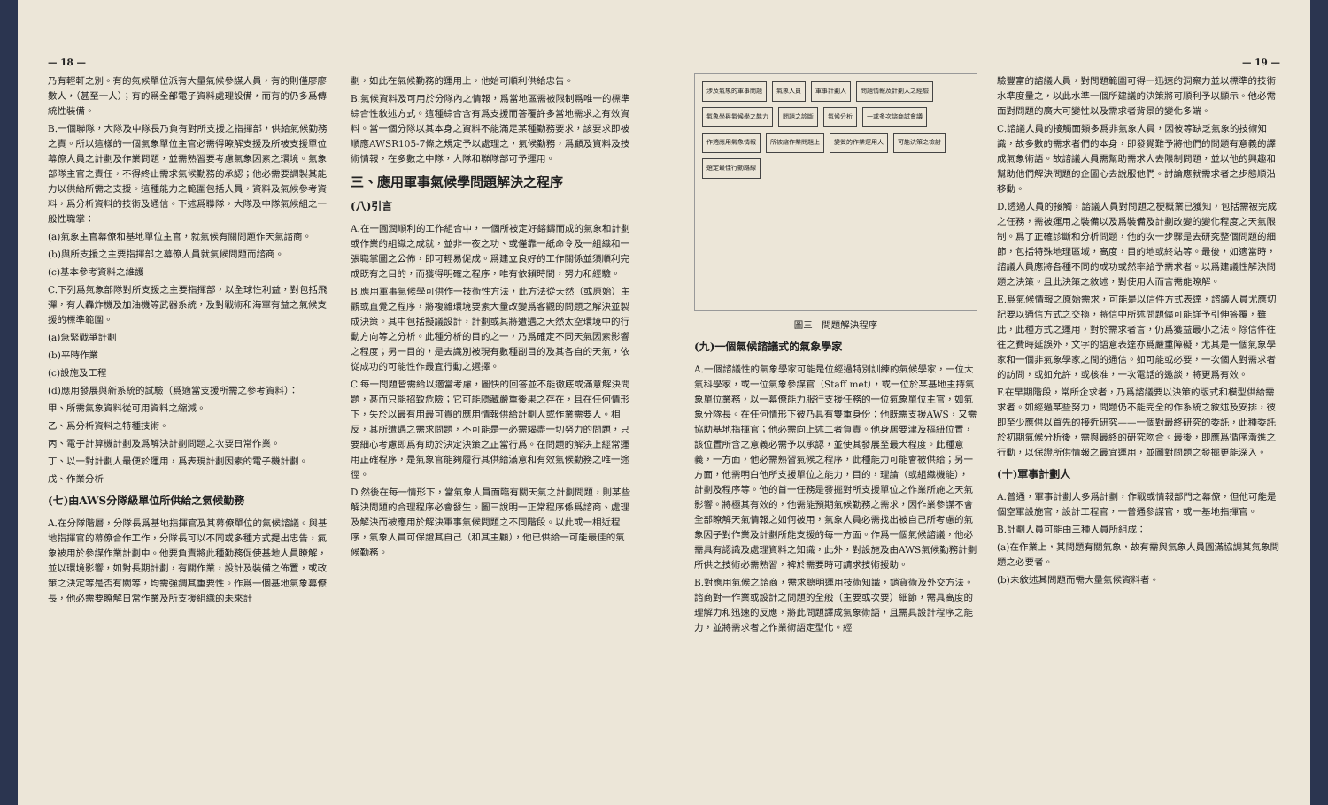— 18 —
乃有輕軒之別。有的氣候單位派有大量氣候參謀人員，有的則僅廖廖數人，（甚至一人）；有的爲全部電子資料處理設備，而有的仍多爲傳統性裝備。
B.一個聯隊，大隊及中隊長乃負有對所支援之指揮部，供給氣候勤務之責。所以這樣的一個氣象單位主官必需得瞭解支援及所被支援單位幕僚人員之計劃及作業問題，並需熟習要考慮氣象因素之環境。氣象部隊主官之責任，不得終止需求氣候勤務的承認；他必需要調製其能力以供給所需之支援。這種能力之範圍包括人員，資料及氣候參考資料，爲分析資料的技術及通信。下述爲聯隊，大隊及中隊氣候組之一般性職掌：
(a)氣象主官幕僚和基地單位主官，就氣候有關問題作天氣諮商。
(b)與所支援之主要指揮部之幕僚人員就氣候問題而諮商。
(c)基本參考資料之維護
C.下列爲氣象部隊對所支援之主要指揮部，以全球性利益，對包括飛彈，有人轟炸機及加油機等武器系統，及對戰術和海軍有益之氣候支援的標準範圍。
(a)急緊戰爭計劃
(b)平時作業
(c)設施及工程
(d)應用發展與新系統的試驗（爲適當支援所需之參考資料）：
甲、所需氣象資料從可用資料之縮減。
乙、爲分析資料之特種技術。
丙、電子計算機計劃及爲解決計劃問題之次要日常作業。
丁、以一對計劃人最便於運用，爲表現計劃因素的電子機計劃。
戊、作業分析
(七)由AWS分隊級單位所供給之氣候勤務
A.在分隊階層，分隊長爲基地指揮官及其幕僚單位的氣候諮議。與基地指揮官的幕僚合作工作，分隊長可以不同或多種方式提出忠告，氣象被用於參謀作業計劃中。他要負責將此種勤務促使基地人員瞭解，並以環境影響，如對長期計劃，有關作業，設計及裝備之佈置，或政策之決定等是否有關等，均需強調其重要性。作爲一個基地氣象幕僚長，他必需要瞭解日常作業及所支援組織的未來計
劃，如此在氣候勤務的運用上，他始可順利供給忠告。
B.氣候資料及可用於分隊內之情報，爲當地區需被限制爲唯一的標準綜合性敘述方式。這種綜合含有爲支援而答覆許多當地需求之有效資料。當一個分隊以其本身之資料不能滿足某種勤務要求，該要求即被順應AWSR105-7條之規定予以處理之，氣候勤務，爲顧及資料及技術情報，在多數之中隊，大隊和聯隊部可予運用。
三、應用軍事氣候學問題解決之程序
(八)引言
A.在一圓潤順利的工作組合中，一個所被定好鎔鑄而成的氣象和計劃或作業的組織之成就，並非一夜之功、或僅靠一紙命令及一組織和一張職掌圖之公佈，即可輕易促成。爲建立良好的工作關係並須順利完成既有之目的，而獲得明確之程序，唯有依賴時間，努力和經驗。
B.應用軍事氣候學可供作一技術性方法，此方法從天然（或原始）主觀或直覺之程序，將複雜環境要素大量改變爲客觀的問題之解決並製成決策。其中包括擬議設計，計劃或其將遭遇之天然太空環境中的行動方向等之分析。此種分析的目的之一，乃爲確定不同天氣因素影響之程度；另一目的，是去識別被現有數種副目的及其各自的天氣，依從成功的可能性作最宜行動之選擇。
C.每一問題皆需給以適當考慮，圖快的回答並不能徹底或滿意解決問題，甚而只能招致危險；它可能隱藏嚴重後果之存在，且在任何情形下，失於以最有用最可貴的應用情報供給計劃人或作業需要人。相反，其所遭遇之需求問題，不可能是一必需竭盡一切努力的問題，只要細心考慮即爲有助於決定決策之正當行爲。在問題的解決上經常運用正確程序，是氣象官能夠履行其供給滿意和有效氣候勤務之唯一途徑。
D.然後在每一情形下，當氣象人員面臨有關天氣之計劃問題，則某些解決問題的合理程序必會發生。圖三說明一正常程序係爲諮商、處理及解決而被應用於解決軍事氣候問題之不同階段。以此或一相近程序，氣象人員可保證其自己（和其主顧），他已供給一可能最佳的氣候勤務。
— 19 —
涉及氣象的軍事問題 氣象人員 軍事計劃人 問題情報及計劃人之經驗 氣象學與氣候學之能力 問題之診斷 氣候分析 一或多次諮商試會議 作適應用氣象情報 所被諮作業問題上 變質的作業運用人 可能決策之檢討 選定最佳行動路線
圖三　問題解決程序
(九)一個氣候諮議式的氣象學家
A.一個諮議性的氣象學家可能是位經過特別訓練的氣候學家，一位大氣科學家，或一位氣象參謀官（Staff met），或一位於某基地主持氣象單位業務，以一幕僚能力服行支援任務的一位氣象單位主官，如氣象分隊長。在任何情形下彼乃具有雙重身份：他既需支援AWS，又需協助基地指揮官；他必需向上述二者負責。他身居要津及樞紐位置，該位置所含之意義必需予以承認，並使其發展至最大程度。此種意義，一方面，他必需熟習氣候之程序，此種能力可能會被供給；另一方面，他需明白他所支援單位之能力，目的，理論（或組織機能），計劃及程序等。他的首一任務是發掘對所支援單位之作業所施之天氣影響。將極其有效的，他需能預期氣候勤務之需求，因作業參謀不會全部瞭解天氣情報之如何被用，氣象人員必需找出被自己所考慮的氣象因子對作業及計劃所能支援的每一方面。作爲一個氣候諮議，他必需具有認識及處理資料之知識，此外，對設施及由AWS氣候勤務計劃所供之技術必需熟習，裨於需要時可請求技術援助。
B.對應用氣候之諮商，需求聰明運用技術知識，銷貨術及外交方法。諮商對一作業或設計之問題的全般（主要或次要）細節，需具高度的理解力和迅速的反應，將此問題譯成氣象術語，且需具設計程序之能力，並將需求者之作業術語定型化。經
驗豐富的諮議人員，對問題範圍可得一迅速的洞察力並以標準的技術水準度量之，以此水準一個所建議的決策將可順利予以顯示。他必需面對問題的廣大可變性以及需求者背景的變化多端。
C.諮議人員的接觸面類多爲非氣象人員，因彼等缺乏氣象的技術知識，故多數的需求者們的本身，即發覺難予將他們的問題有意義的譯成氣象術語。故諮議人員需幫助需求人去限制問題，並以他的興趣和幫助他們解決問題的企圖心去說服他們。討論應就需求者之步態順沿移動。
D.透過人員的接觸，諮議人員對問題之梗概業已獲知，包括需被完成之任務，需被運用之裝備以及爲裝備及計劃改變的變化程度之天氣限制。爲了正確診斷和分析問題，他的次一步驟是去研究整個問題的細節，包括特殊地理區域，高度，目的地或終站等。最後，如適當時，諮議人員應將各種不同的成功或然率給予需求者。以爲建議性解決問題之決策。且此決策之敘述，對使用人而言需能瞭解。
E.爲氣候情報之原始需求，可能是以信件方式表達，諮議人員尤應切記要以通信方式之交換，將信中所述問題儘可能詳予引伸答覆，雖此，此種方式之運用，對於需求者言，仍爲獲益最小之法。除信件往往之費時延誤外，文字的語意表達亦爲嚴重障礙，尤其是一個氣象學家和一個非氣象學家之間的通信。如可能或必要，一次個人對需求者的訪問，或如允許，或核准，一次電話的邀談，將更爲有效。
F.在早期階段，常所企求者，乃爲諮議要以決策的版式和模型供給需求者。如經過某些努力，問題仍不能完全的作系統之敘述及安排，彼即至少應供以首先的接近研究——一個對最終研究的委託，此種委託於初期氣候分析後，需與最終的研究吻合。最後，即應爲循序漸進之行動，以保證所供情報之最宜運用，並圖對問題之發掘更能深入。
(十)軍事計劃人
A.普通，軍事計劃人多爲計劃，作戰或情報部門之幕僚，但他可能是個空軍設施官，設計工程官，一普通參謀官，或一基地指揮官。
B.計劃人員可能由三種人員所組成：
(a)在作業上，其問題有關氣象，故有需與氣象人員圓滿協調其氣象問題之必要者。
(b)未敘述其問題而需大量氣候資料者。